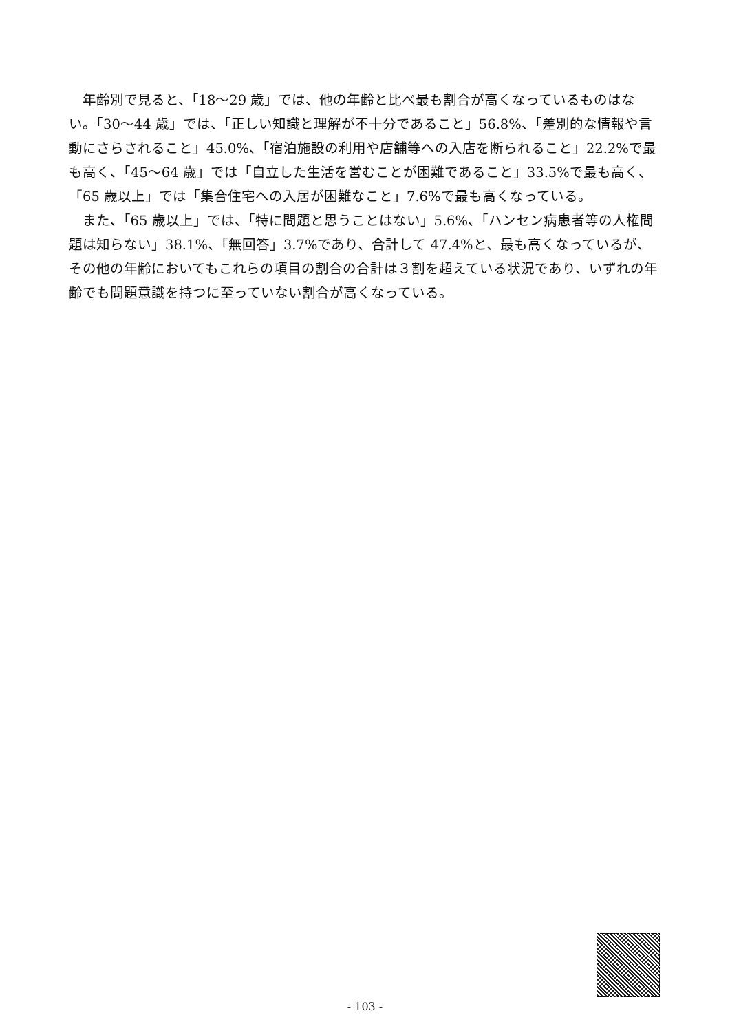年齢別で見ると、「18～29 歳」では、他の年齢と比べ最も割合が高くなっているものはない。「30～44 歳」では、「正しい知識と理解が不十分であること」56.8%、「差別的な情報や言動にさらされること」45.0%、「宿泊施設の利用や店舗等への入店を断られること」22.2%で最も高く、「45～64 歳」では「自立した生活を営むことが困難であること」33.5%で最も高く、「65 歳以上」では「集合住宅への入居が困難なこと」7.6%で最も高くなっている。
また、「65 歳以上」では、「特に問題と思うことはない」5.6%、「ハンセン病患者等の人権問題は知らない」38.1%、「無回答」3.7%であり、合計して 47.4%と、最も高くなっているが、その他の年齢においてもこれらの項目の割合の合計は３割を超えている状況であり、いずれの年齢でも問題意識を持つに至っていない割合が高くなっている。
- 103 -